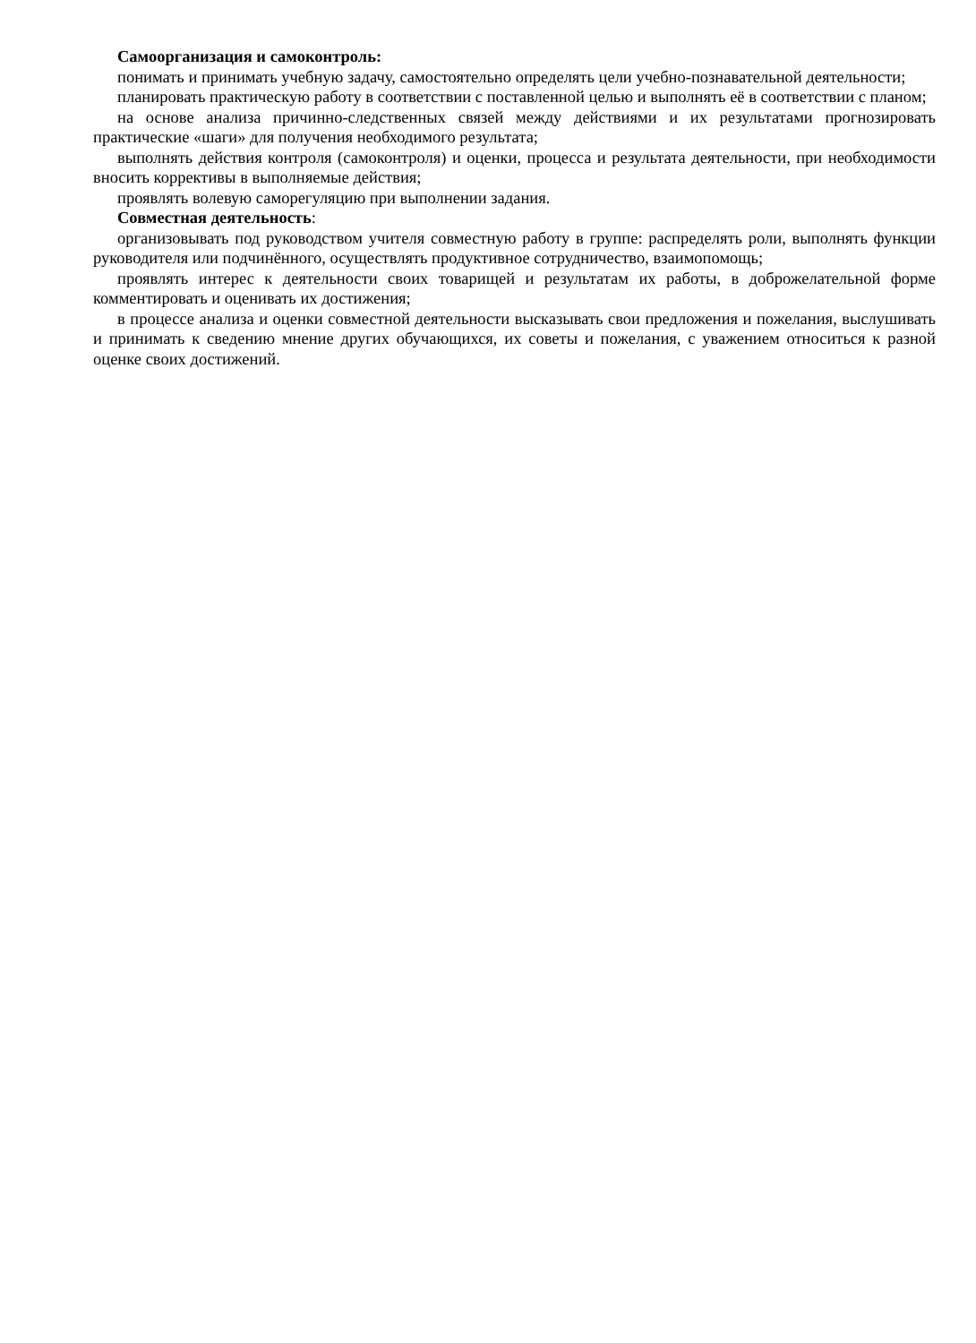Самоорганизация и самоконтроль:
понимать и принимать учебную задачу, самостоятельно определять цели учебно-познавательной деятельности;
планировать практическую работу в соответствии с поставленной целью и выполнять её в соответствии с планом;
на основе анализа причинно-следственных связей между действиями и их результатами прогнозировать практические «шаги» для получения необходимого результата;
выполнять действия контроля (самоконтроля) и оценки, процесса и результата деятельности, при необходимости вносить коррективы в выполняемые действия;
проявлять волевую саморегуляцию при выполнении задания.
Совместная деятельность:
организовывать под руководством учителя совместную работу в группе: распределять роли, выполнять функции руководителя или подчинённого, осуществлять продуктивное сотрудничество, взаимопомощь;
проявлять интерес к деятельности своих товарищей и результатам их работы, в доброжелательной форме комментировать и оценивать их достижения;
в процессе анализа и оценки совместной деятельности высказывать свои предложения и пожелания, выслушивать и принимать к сведению мнение других обучающихся, их советы и пожелания, с уважением относиться к разной оценке своих достижений.